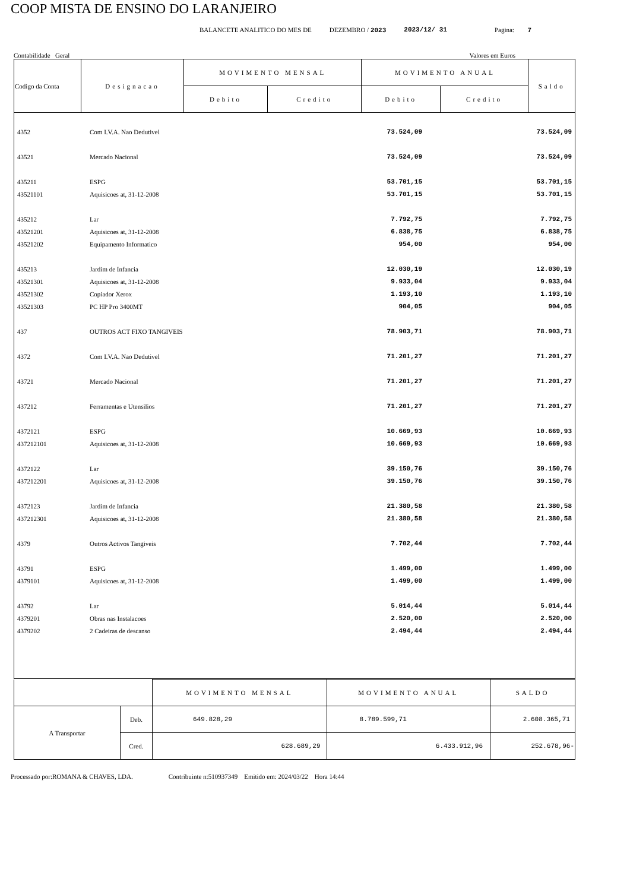COOP MISTA DE ENSINO DO LARANJEIRO
BALANCETE ANALITICO DO MES DE DEZEMBRO / 2023 2023/12/ 31 Pagina: 7
Contabilidade Geral Valores em Euros
| Codigo da Conta | Designacao | MOVIMENTO MENSAL | | MOVIMENTO ANUAL | | Saldo |
| --- | --- | --- | --- | --- | --- | --- |
| | | Debito | Credito | Debito | Credito | |
| 4352 | Com I.V.A. Nao Dedutivel | | | 73.524,09 | | 73.524,09 |
| 43521 | Mercado Nacional | | | 73.524,09 | | 73.524,09 |
| 435211 | ESPG | | | 53.701,15 | | 53.701,15 |
| 43521101 | Aquisicoes at, 31-12-2008 | | | 53.701,15 | | 53.701,15 |
| 435212 | Lar | | | 7.792,75 | | 7.792,75 |
| 43521201 | Aquisicoes at, 31-12-2008 | | | 6.838,75 | | 6.838,75 |
| 43521202 | Equipamento Informatico | | | 954,00 | | 954,00 |
| 435213 | Jardim de Infancia | | | 12.030,19 | | 12.030,19 |
| 43521301 | Aquisicoes at, 31-12-2008 | | | 9.933,04 | | 9.933,04 |
| 43521302 | Copiador Xerox | | | 1.193,10 | | 1.193,10 |
| 43521303 | PC HP Pro 3400MT | | | 904,05 | | 904,05 |
| 437 | OUTROS ACT FIXO TANGIVEIS | | | 78.903,71 | | 78.903,71 |
| 4372 | Com I.V.A. Nao Dedutivel | | | 71.201,27 | | 71.201,27 |
| 43721 | Mercado Nacional | | | 71.201,27 | | 71.201,27 |
| 437212 | Ferramentas e Utensilios | | | 71.201,27 | | 71.201,27 |
| 4372121 | ESPG | | | 10.669,93 | | 10.669,93 |
| 437212101 | Aquisicoes at, 31-12-2008 | | | 10.669,93 | | 10.669,93 |
| 4372122 | Lar | | | 39.150,76 | | 39.150,76 |
| 437212201 | Aquisicoes at, 31-12-2008 | | | 39.150,76 | | 39.150,76 |
| 4372123 | Jardim de Infancia | | | 21.380,58 | | 21.380,58 |
| 437212301 | Aquisicoes at, 31-12-2008 | | | 21.380,58 | | 21.380,58 |
| 4379 | Outros Activos Tangiveis | | | 7.702,44 | | 7.702,44 |
| 43791 | ESPG | | | 1.499,00 | | 1.499,00 |
| 4379101 | Aquisicoes at, 31-12-2008 | | | 1.499,00 | | 1.499,00 |
| 43792 | Lar | | | 5.014,44 | | 5.014,44 |
| 4379201 | Obras nas Instalacoes | | | 2.520,00 | | 2.520,00 |
| 4379202 | 2 Cadeiras de descanso | | | 2.494,44 | | 2.494,44 |
| | | MOVIMENTO MENSAL | MOVIMENTO ANUAL | SALDO |
| A Transportar | Deb. | 649.828,29 | 8.789.599,71 | 2.608.365,71 |
| | Cred. | 628.689,29 | 6.433.912,96 | 252.678,96- |
Processado por:ROMANA & CHAVES, LDA. Contribuinte n:510937349 Emitido em: 2024/03/22 Hora 14:44